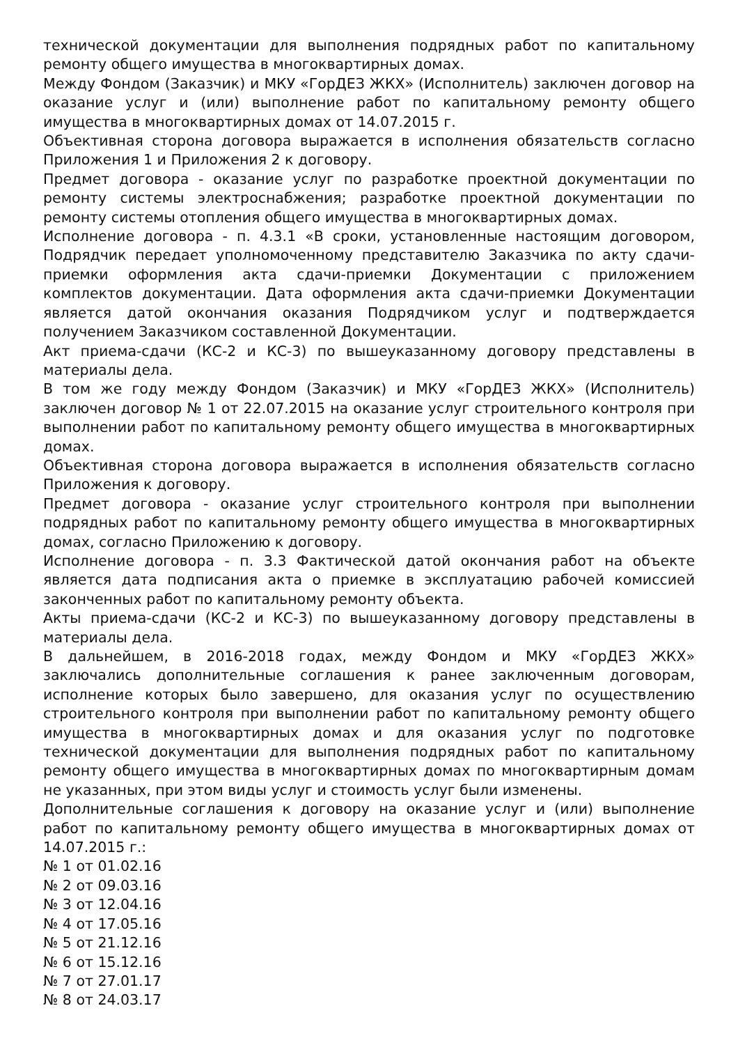технической документации для выполнения подрядных работ по капитальному ремонту общего имущества в многоквартирных домах.
Между Фондом (Заказчик) и МКУ «ГорДЕЗ ЖКХ» (Исполнитель) заключен договор на оказание услуг и (или) выполнение работ по капитальному ремонту общего имущества в многоквартирных домах от 14.07.2015 г.
Объективная сторона договора выражается в исполнения обязательств согласно Приложения 1 и Приложения 2 к договору.
Предмет договора - оказание услуг по разработке проектной документации по ремонту системы электроснабжения; разработке проектной документации по ремонту системы отопления общего имущества в многоквартирных домах.
Исполнение договора - п. 4.3.1 «В сроки, установленные настоящим договором, Подрядчик передает уполномоченному представителю Заказчика по акту сдачи-приемки оформления акта сдачи-приемки Документации с приложением комплектов документации. Дата оформления акта сдачи-приемки Документации является датой окончания оказания Подрядчиком услуг и подтверждается получением Заказчиком составленной Документации.
Акт приема-сдачи (КС-2 и КС-3) по вышеуказанному договору представлены в материалы дела.
В том же году между Фондом (Заказчик) и МКУ «ГорДЕЗ ЖКХ» (Исполнитель) заключен договор № 1 от 22.07.2015 на оказание услуг строительного контроля при выполнении работ по капитальному ремонту общего имущества в многоквартирных домах.
Объективная сторона договора выражается в исполнения обязательств согласно Приложения к договору.
Предмет договора - оказание услуг строительного контроля при выполнении подрядных работ по капитальному ремонту общего имущества в многоквартирных домах, согласно Приложению к договору.
Исполнение договора - п. 3.3 Фактической датой окончания работ на объекте является дата подписания акта о приемке в эксплуатацию рабочей комиссией законченных работ по капитальному ремонту объекта.
Акты приема-сдачи (КС-2 и КС-3) по вышеуказанному договору представлены в материалы дела.
В дальнейшем, в 2016-2018 годах, между Фондом и МКУ «ГорДЕЗ ЖКХ» заключались дополнительные соглашения к ранее заключенным договорам, исполнение которых было завершено, для оказания услуг по осуществлению строительного контроля при выполнении работ по капитальному ремонту общего имущества в многоквартирных домах и для оказания услуг по подготовке технической документации для выполнения подрядных работ по капитальному ремонту общего имущества в многоквартирных домах по многоквартирным домам не указанных, при этом виды услуг и стоимость услуг были изменены.
Дополнительные соглашения к договору на оказание услуг и (или) выполнение работ по капитальному ремонту общего имущества в многоквартирных домах от 14.07.2015 г.:
№ 1 от 01.02.16
№ 2 от 09.03.16
№ 3 от 12.04.16
№ 4 от 17.05.16
№ 5 от 21.12.16
№ 6 от 15.12.16
№ 7 от 27.01.17
№ 8 от 24.03.17